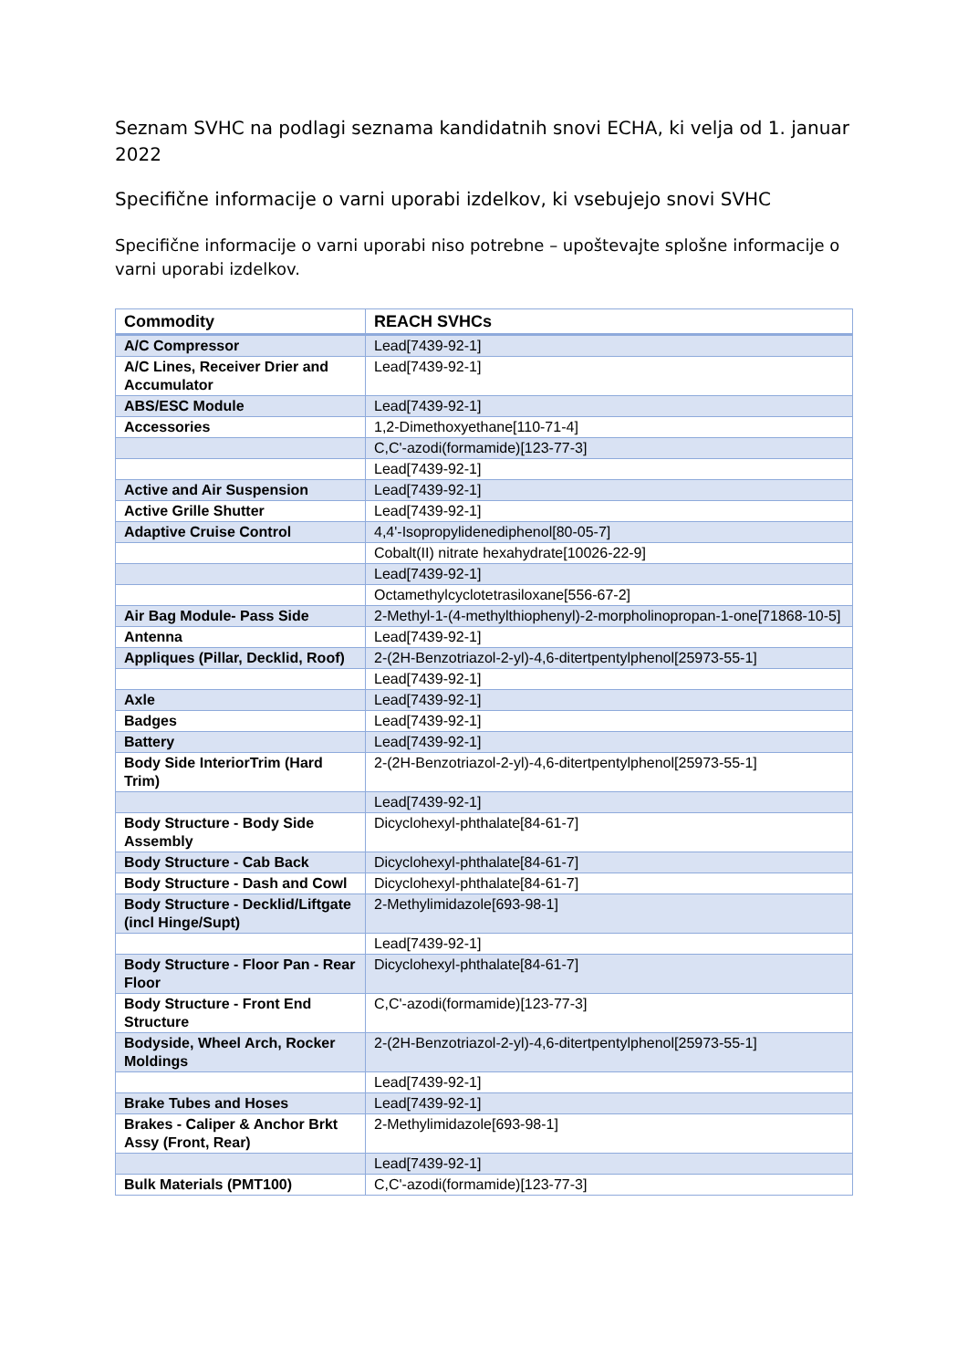Seznam SVHC na podlagi seznama kandidatnih snovi ECHA, ki velja od 1. januar 2022
Specifične informacije o varni uporabi izdelkov, ki vsebujejo snovi SVHC
Specifične informacije o varni uporabi niso potrebne – upoštevajte splošne informacije o varni uporabi izdelkov.
| Commodity | REACH SVHCs |
| --- | --- |
| A/C Compressor | Lead[7439-92-1] |
| A/C Lines, Receiver Drier and Accumulator | Lead[7439-92-1] |
| ABS/ESC Module | Lead[7439-92-1] |
| Accessories | 1,2-Dimethoxyethane[110-71-4] |
| | C,C'-azodi(formamide)[123-77-3] |
| | Lead[7439-92-1] |
| Active and Air Suspension | Lead[7439-92-1] |
| Active Grille Shutter | Lead[7439-92-1] |
| Adaptive Cruise Control | 4,4'-Isopropylidenediphenol[80-05-7] |
| | Cobalt(II) nitrate hexahydrate[10026-22-9] |
| | Lead[7439-92-1] |
| | Octamethylcyclotetrasiloxane[556-67-2] |
| Air Bag Module- Pass Side | 2-Methyl-1-(4-methylthiophenyl)-2-morpholinopropan-1-one[71868-10-5] |
| Antenna | Lead[7439-92-1] |
| Appliques (Pillar, Decklid, Roof) | 2-(2H-Benzotriazol-2-yl)-4,6-ditertpentylphenol[25973-55-1] |
| | Lead[7439-92-1] |
| Axle | Lead[7439-92-1] |
| Badges | Lead[7439-92-1] |
| Battery | Lead[7439-92-1] |
| Body Side InteriorTrim (Hard Trim) | 2-(2H-Benzotriazol-2-yl)-4,6-ditertpentylphenol[25973-55-1] |
| | Lead[7439-92-1] |
| Body Structure - Body Side Assembly | Dicyclohexyl-phthalate[84-61-7] |
| Body Structure - Cab Back | Dicyclohexyl-phthalate[84-61-7] |
| Body Structure - Dash and Cowl | Dicyclohexyl-phthalate[84-61-7] |
| Body Structure - Decklid/Liftgate (incl Hinge/Supt) | 2-Methylimidazole[693-98-1] |
| | Lead[7439-92-1] |
| Body Structure - Floor Pan - Rear Floor | Dicyclohexyl-phthalate[84-61-7] |
| Body Structure - Front End Structure | C,C'-azodi(formamide)[123-77-3] |
| Bodyside, Wheel Arch, Rocker Moldings | 2-(2H-Benzotriazol-2-yl)-4,6-ditertpentylphenol[25973-55-1] |
| | Lead[7439-92-1] |
| Brake Tubes and Hoses | Lead[7439-92-1] |
| Brakes - Caliper & Anchor Brkt Assy (Front, Rear) | 2-Methylimidazole[693-98-1] |
| | Lead[7439-92-1] |
| Bulk Materials (PMT100) | C,C'-azodi(formamide)[123-77-3] |